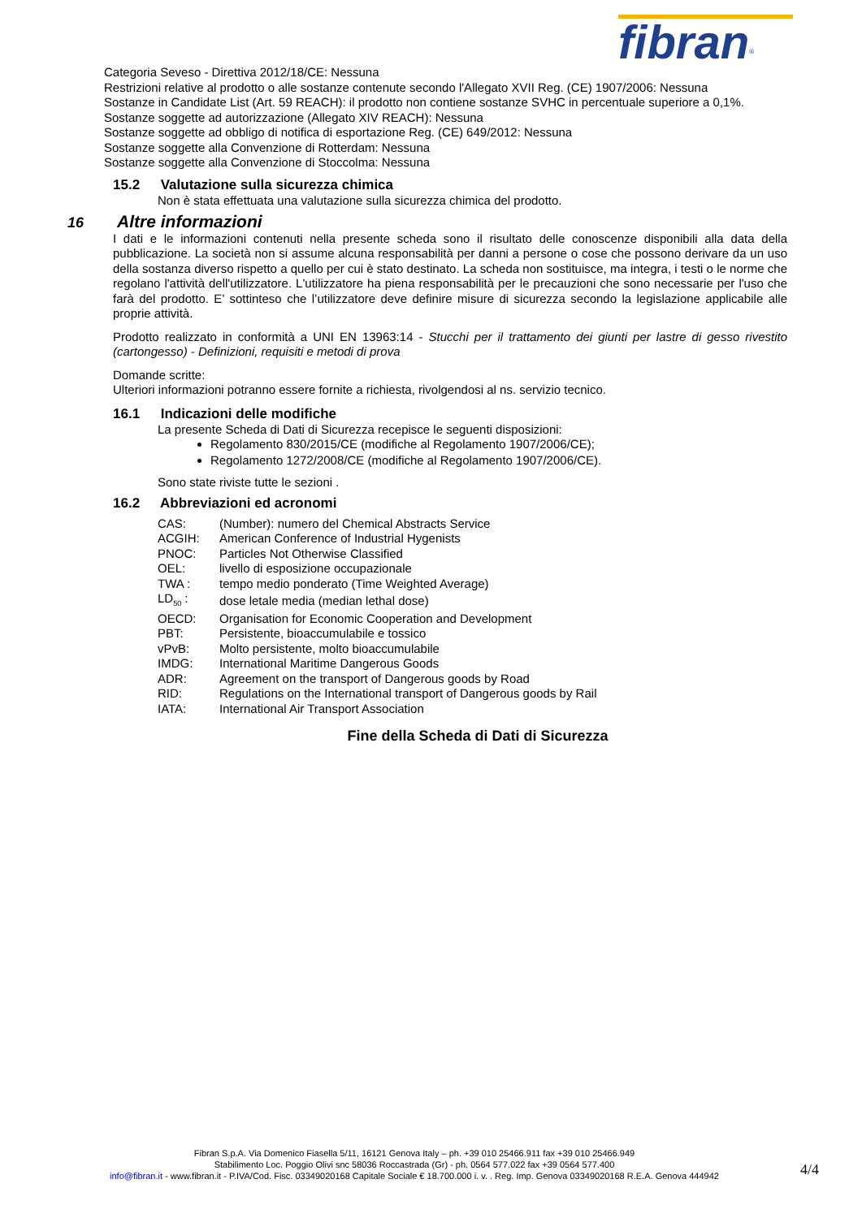fibran<sup>®</sup>
Categoria Seveso - Direttiva 2012/18/CE: Nessuna
Restrizioni relative al prodotto o alle sostanze contenute secondo l'Allegato XVII Reg. (CE) 1907/2006: Nessuna
Sostanze in Candidate List (Art. 59 REACH): il prodotto non contiene sostanze SVHC in percentuale superiore a 0,1%.
Sostanze soggette ad autorizzazione (Allegato XIV REACH): Nessuna
Sostanze soggette ad obbligo di notifica di esportazione Reg. (CE) 649/2012: Nessuna
Sostanze soggette alla Convenzione di Rotterdam: Nessuna
Sostanze soggette alla Convenzione di Stoccolma: Nessuna
15.2 Valutazione sulla sicurezza chimica
Non è stata effettuata una valutazione sulla sicurezza chimica del prodotto.
16 Altre informazioni
I dati e le informazioni contenuti nella presente scheda sono il risultato delle conoscenze disponibili alla data della pubblicazione. La società non si assume alcuna responsabilità per danni a persone o cose che possono derivare da un uso della sostanza diverso rispetto a quello per cui è stato destinato. La scheda non sostituisce, ma integra, i testi o le norme che regolano l'attività dell'utilizzatore. L'utilizzatore ha piena responsabilità per le precauzioni che sono necessarie per l'uso che farà del prodotto. E’ sottinteso che l’utilizzatore deve definire misure di sicurezza secondo la legislazione applicabile alle proprie attività.
Prodotto realizzato in conformità a UNI EN 13963:14 - Stucchi per il trattamento dei giunti per lastre di gesso rivestito (cartongesso) - Definizioni, requisiti e metodi di prova
Domande scritte:
Ulteriori informazioni potranno essere fornite a richiesta, rivolgendosi al ns. servizio tecnico.
16.1 Indicazioni delle modifiche
La presente Scheda di Dati di Sicurezza recepisce le seguenti disposizioni:
Regolamento 830/2015/CE (modifiche al Regolamento 1907/2006/CE);
Regolamento 1272/2008/CE (modifiche al Regolamento 1907/2006/CE).
Sono state riviste tutte le sezioni .
16.2 Abbreviazioni ed acronomi
| CAS: | (Number): numero del Chemical Abstracts Service |
| ACGIH: | American Conference of Industrial Hygenists |
| PNOC: | Particles Not Otherwise Classified |
| OEL: | livello di esposizione occupazionale |
| TWA : | tempo medio ponderato (Time Weighted Average) |
| LD<sub>50</sub> : | dose letale media (median lethal dose) |
| OECD: | Organisation for Economic Cooperation and Development |
| PBT: | Persistente, bioaccumulabile e tossico |
| vPvB: | Molto persistente, molto bioaccumulabile |
| IMDG: | International Maritime Dangerous Goods |
| ADR: | Agreement on the transport of Dangerous goods by Road |
| RID: | Regulations on the International transport of Dangerous goods by Rail |
| IATA: | International Air Transport Association |
Fine della Scheda di Dati di Sicurezza
Fibran S.p.A. Via Domenico Fiasella 5/11, 16121 Genova Italy – ph. +39 010 25466.911 fax +39 010 25466.949
Stabilimento Loc. Poggio Olivi snc 58036 Roccastrada (Gr) - ph. 0564 577.022 fax +39 0564 577.400
info@fibran.it - www.fibran.it - P.IVA/Cod. Fisc. 03349020168 Capitale Sociale € 18.700.000 i. v. . Reg. Imp. Genova 03349020168 R.E.A. Genova 444942
4/4